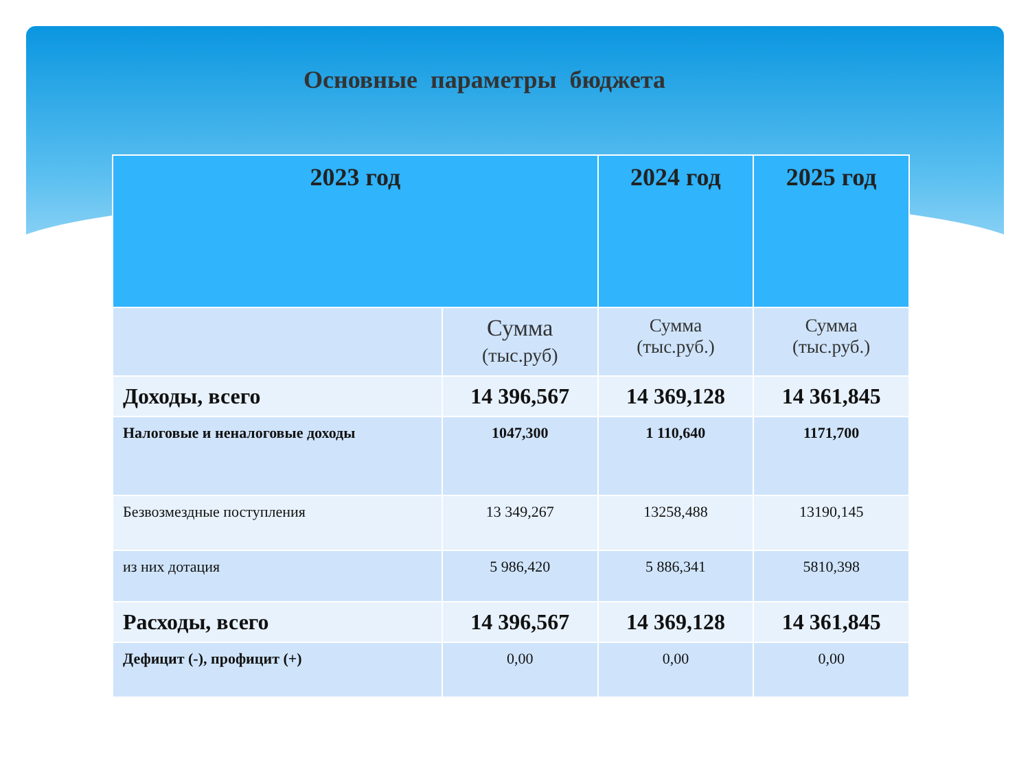Основные параметры бюджета
| 2023 год | | 2024 год | 2025 год |
| --- | --- | --- | --- |
| | Сумма (тыс.руб) | Сумма (тыс.руб.) | Сумма (тыс.руб.) |
| Доходы, всего | 14 396,567 | 14 369,128 | 14 361,845 |
| Налоговые и неналоговые доходы | 1047,300 | 1 110,640 | 1171,700 |
| Безвозмездные поступления | 13 349,267 | 13258,488 | 13190,145 |
| из них дотация | 5 986,420 | 5 886,341 | 5810,398 |
| Расходы, всего | 14 396,567 | 14 369,128 | 14 361,845 |
| Дефицит (-), профицит (+) | 0,00 | 0,00 | 0,00 |